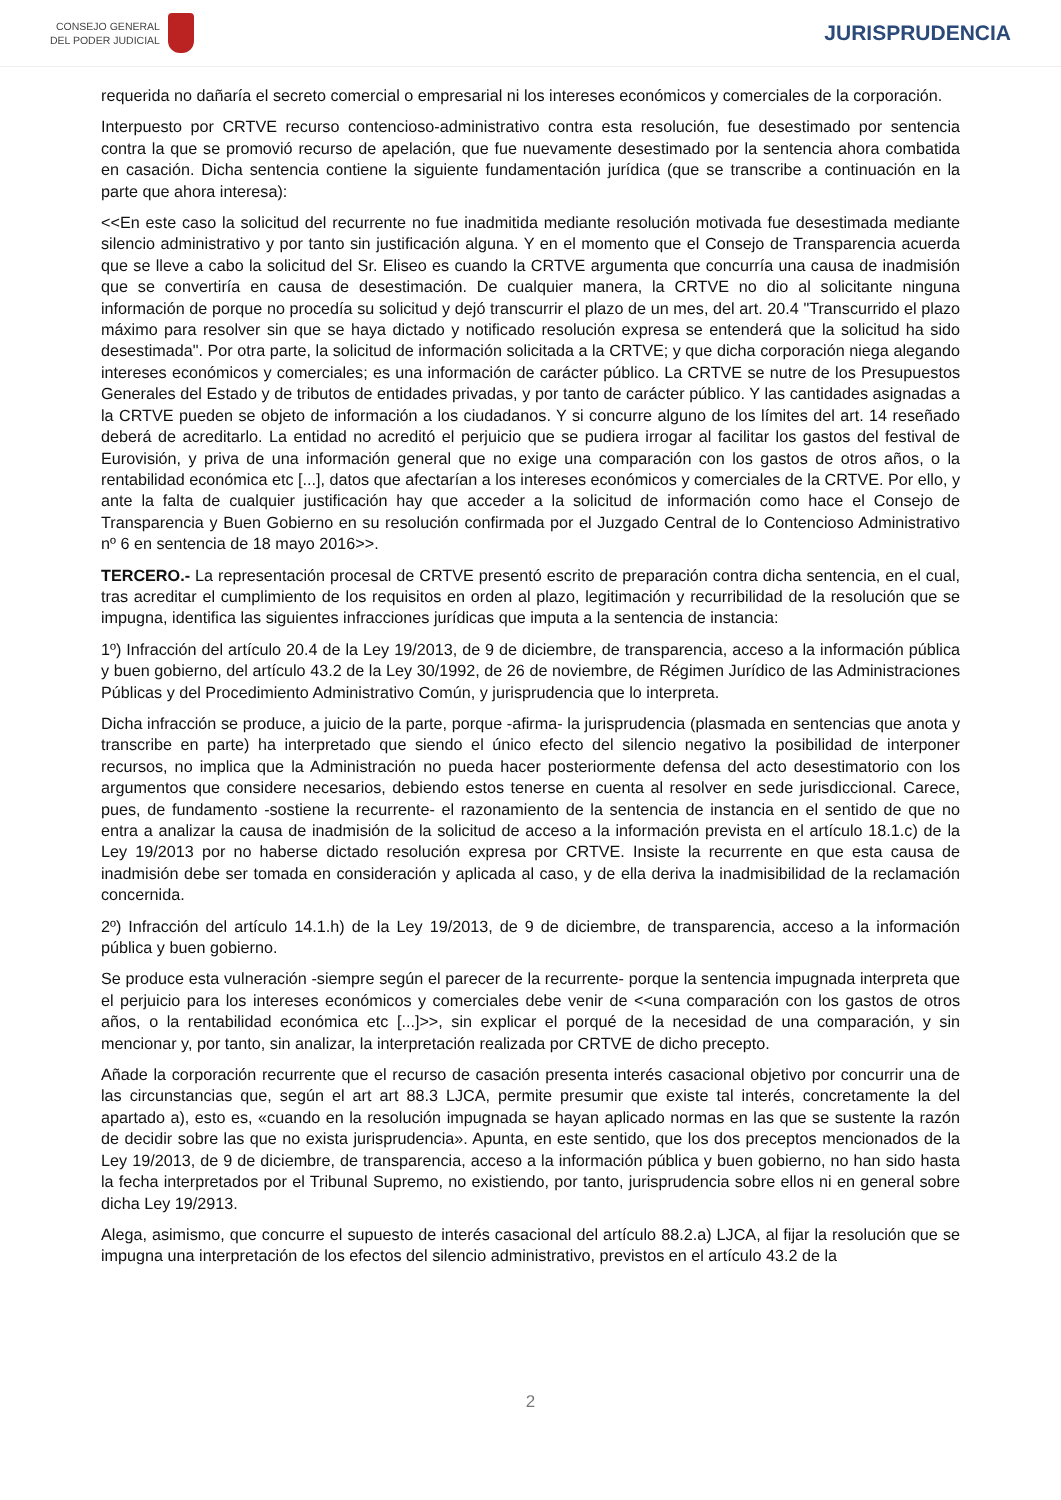CONSEJO GENERAL
DEL PODER JUDICIAL
JURISPRUDENCIA
requerida no dañaría el secreto comercial o empresarial ni los intereses económicos y comerciales de la corporación.
Interpuesto por CRTVE recurso contencioso-administrativo contra esta resolución, fue desestimado por sentencia contra la que se promovió recurso de apelación, que fue nuevamente desestimado por la sentencia ahora combatida en casación. Dicha sentencia contiene la siguiente fundamentación jurídica (que se transcribe a continuación en la parte que ahora interesa):
<<En este caso la solicitud del recurrente no fue inadmitida mediante resolución motivada fue desestimada mediante silencio administrativo y por tanto sin justificación alguna. Y en el momento que el Consejo de Transparencia acuerda que se lleve a cabo la solicitud del Sr. Eliseo es cuando la CRTVE argumenta que concurría una causa de inadmisión que se convertiría en causa de desestimación. De cualquier manera, la CRTVE no dio al solicitante ninguna información de porque no procedía su solicitud y dejó transcurrir el plazo de un mes, del art. 20.4 "Transcurrido el plazo máximo para resolver sin que se haya dictado y notificado resolución expresa se entenderá que la solicitud ha sido desestimada". Por otra parte, la solicitud de información solicitada a la CRTVE; y que dicha corporación niega alegando intereses económicos y comerciales; es una información de carácter público. La CRTVE se nutre de los Presupuestos Generales del Estado y de tributos de entidades privadas, y por tanto de carácter público. Y las cantidades asignadas a la CRTVE pueden se objeto de información a los ciudadanos. Y si concurre alguno de los límites del art. 14 reseñado deberá de acreditarlo. La entidad no acreditó el perjuicio que se pudiera irrogar al facilitar los gastos del festival de Eurovisión, y priva de una información general que no exige una comparación con los gastos de otros años, o la rentabilidad económica etc [...], datos que afectarían a los intereses económicos y comerciales de la CRTVE. Por ello, y ante la falta de cualquier justificación hay que acceder a la solicitud de información como hace el Consejo de Transparencia y Buen Gobierno en su resolución confirmada por el Juzgado Central de lo Contencioso Administrativo nº 6 en sentencia de 18 mayo 2016>>.
TERCERO.- La representación procesal de CRTVE presentó escrito de preparación contra dicha sentencia, en el cual, tras acreditar el cumplimiento de los requisitos en orden al plazo, legitimación y recurribilidad de la resolución que se impugna, identifica las siguientes infracciones jurídicas que imputa a la sentencia de instancia:
1º) Infracción del artículo 20.4 de la Ley 19/2013, de 9 de diciembre, de transparencia, acceso a la información pública y buen gobierno, del artículo 43.2 de la Ley 30/1992, de 26 de noviembre, de Régimen Jurídico de las Administraciones Públicas y del Procedimiento Administrativo Común, y jurisprudencia que lo interpreta.
Dicha infracción se produce, a juicio de la parte, porque -afirma- la jurisprudencia (plasmada en sentencias que anota y transcribe en parte) ha interpretado que siendo el único efecto del silencio negativo la posibilidad de interponer recursos, no implica que la Administración no pueda hacer posteriormente defensa del acto desestimatorio con los argumentos que considere necesarios, debiendo estos tenerse en cuenta al resolver en sede jurisdiccional. Carece, pues, de fundamento -sostiene la recurrente- el razonamiento de la sentencia de instancia en el sentido de que no entra a analizar la causa de inadmisión de la solicitud de acceso a la información prevista en el artículo 18.1.c) de la Ley 19/2013 por no haberse dictado resolución expresa por CRTVE. Insiste la recurrente en que esta causa de inadmisión debe ser tomada en consideración y aplicada al caso, y de ella deriva la inadmisibilidad de la reclamación concernida.
2º) Infracción del artículo 14.1.h) de la Ley 19/2013, de 9 de diciembre, de transparencia, acceso a la información pública y buen gobierno.
Se produce esta vulneración -siempre según el parecer de la recurrente- porque la sentencia impugnada interpreta que el perjuicio para los intereses económicos y comerciales debe venir de <<una comparación con los gastos de otros años, o la rentabilidad económica etc [...]>>, sin explicar el porqué de la necesidad de una comparación, y sin mencionar y, por tanto, sin analizar, la interpretación realizada por CRTVE de dicho precepto.
Añade la corporación recurrente que el recurso de casación presenta interés casacional objetivo por concurrir una de las circunstancias que, según el art art 88.3 LJCA, permite presumir que existe tal interés, concretamente la del apartado a), esto es, «cuando en la resolución impugnada se hayan aplicado normas en las que se sustente la razón de decidir sobre las que no exista jurisprudencia». Apunta, en este sentido, que los dos preceptos mencionados de la Ley 19/2013, de 9 de diciembre, de transparencia, acceso a la información pública y buen gobierno, no han sido hasta la fecha interpretados por el Tribunal Supremo, no existiendo, por tanto, jurisprudencia sobre ellos ni en general sobre dicha Ley 19/2913.
Alega, asimismo, que concurre el supuesto de interés casacional del artículo 88.2.a) LJCA, al fijar la resolución que se impugna una interpretación de los efectos del silencio administrativo, previstos en el artículo 43.2 de la
2